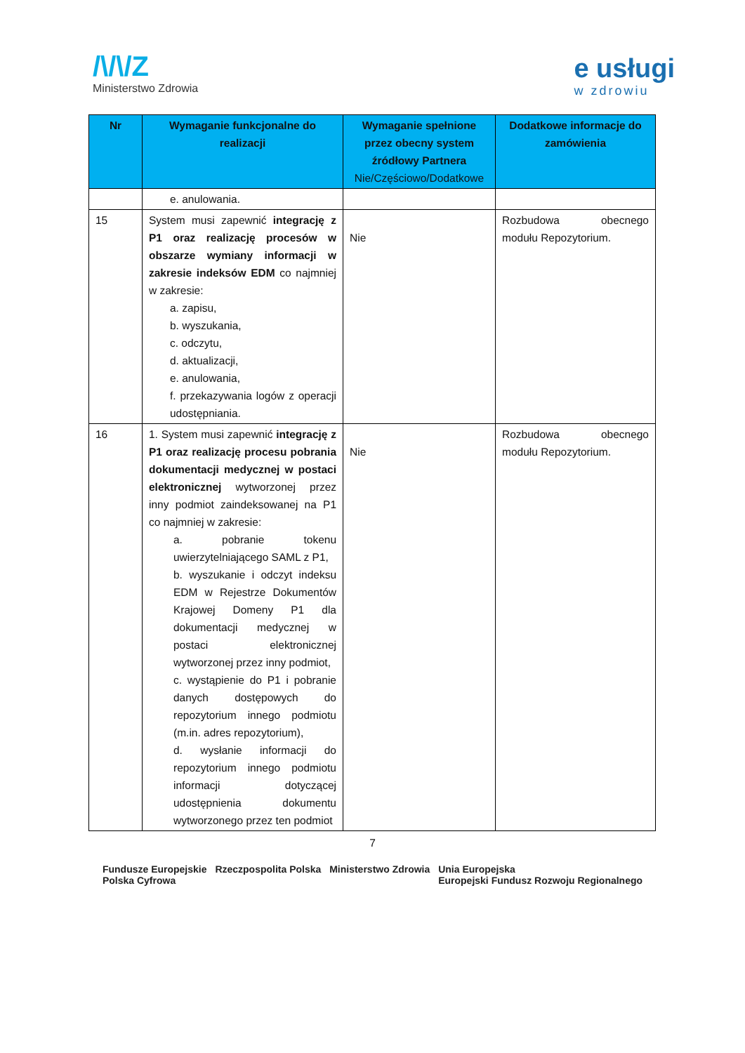/\/\/Z
Ministerstwo Zdrowia
e usługi
w zdrowiu
| Nr | Wymaganie funkcjonalne do realizacji | Wymaganie spełnione przez obecny system źródłowy Partnera Nie/Częściowo/Dodatkowe | Dodatkowe informacje do zamówienia |
| --- | --- | --- | --- |
| | e. anulowania. | | |
| 15 | System musi zapewnić integrację z P1 oraz realizację procesów w obszarze wymiany informacji w zakresie indeksów EDM co najmniej w zakresie: a. zapisu, b. wyszukania, c. odczytu, d. aktualizacji, e. anulowania, f. przekazywania logów z operacji udostępniania. | Nie | Rozbudowa obecnego modułu Repozytorium. |
| 16 | 1. System musi zapewnić integrację z P1 oraz realizację procesu pobrania dokumentacji medycznej w postaci elektronicznej wytworzonej przez inny podmiot zaindeksowanej na P1 co najmniej w zakresie: a. pobranie tokenu uwierzytelniającego SAML z P1, b. wyszukanie i odczyt indeksu EDM w Rejestrze Dokumentów Krajowej Domeny P1 dla dokumentacji medycznej w postaci elektronicznej wytworzonej przez inny podmiot, c. wystąpienie do P1 i pobranie danych dostępowych do repozytorium innego podmiotu (m.in. adres repozytorium), d. wysłanie informacji do repozytorium innego podmiotu informacji dotyczącej udostępnienia dokumentu wytworzonego przez ten podmiot | Nie | Rozbudowa obecnego modułu Repozytorium. |
7
Fundusze Europejskie
Polska Cyfrowa Rzeczpospolita Polska Ministerstwo Zdrowia Unia Europejska
Europejski Fundusz Rozwoju Regionalnego